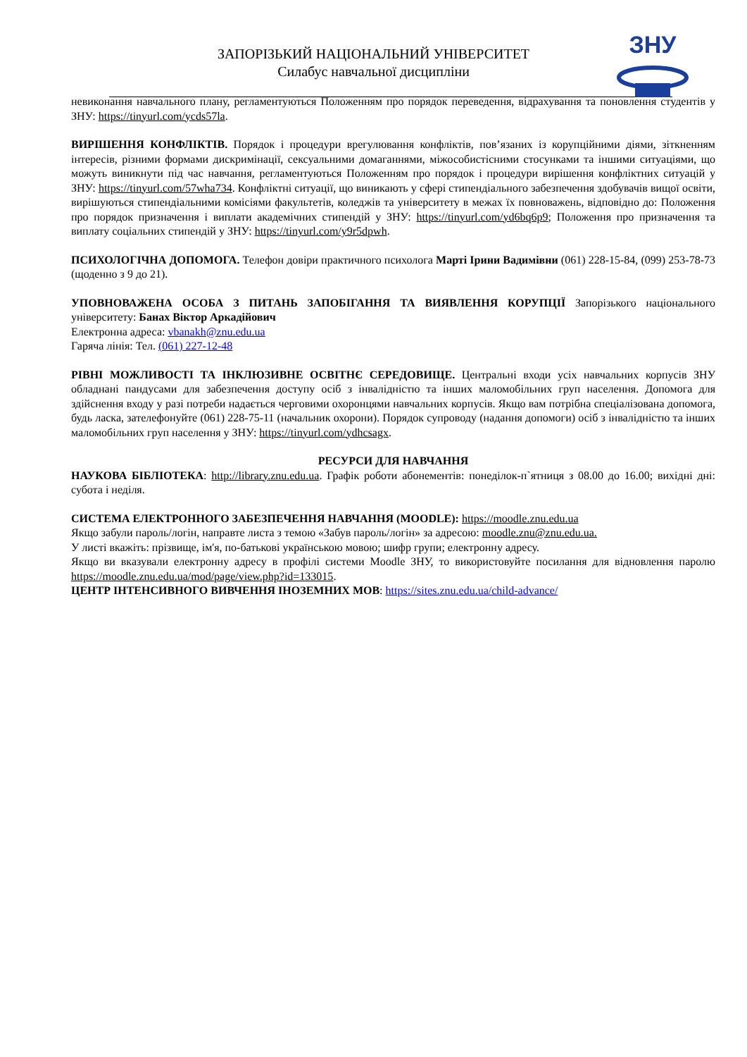ЗАПОРІЗЬКИЙ НАЦІОНАЛЬНИЙ УНІВЕРСИТЕТ
Силабус навчальної дисципліни
ЗНУ
невиконання навчального плану, регламентуються Положенням про порядок переведення, відрахування та поновлення студентів у ЗНУ: https://tinyurl.com/ycds57la.
ВИРІШЕННЯ КОНФЛІКТІВ. Порядок і процедури врегулювання конфліктів, пов’язаних із корупційними діями, зіткненням інтересів, різними формами дискримінації, сексуальними домаганнями, міжособистісними стосунками та іншими ситуаціями, що можуть виникнути під час навчання, регламентуються Положенням про порядок і процедури вирішення конфліктних ситуацій у ЗНУ: https://tinyurl.com/57wha734. Конфліктні ситуації, що виникають у сфері стипендіального забезпечення здобувачів вищої освіти, вирішуються стипендіальними комісіями факультетів, коледжів та університету в межах їх повноважень, відповідно до: Положення про порядок призначення і виплати академічних стипендій у ЗНУ: https://tinyurl.com/yd6bq6p9; Положення про призначення та виплату соціальних стипендій у ЗНУ: https://tinyurl.com/y9r5dpwh.
ПСИХОЛОГІЧНА ДОПОМОГА. Телефон довіри практичного психолога Марті Ірини Вадимівни (061) 228-15-84, (099) 253-78-73 (щоденно з 9 до 21).
УПОВНОВАЖЕНА ОСОБА З ПИТАНЬ ЗАПОБІГАННЯ ТА ВИЯВЛЕННЯ КОРУПЦІЇ Запорізького національного університету: Банах Віктор Аркадійович
Електронна адреса: vbanakh@znu.edu.ua
Гаряча лінія: Тел. (061) 227-12-48
РІВНІ МОЖЛИВОСТІ ТА ІНКЛЮЗИВНЕ ОСВІТНЄ СЕРЕДОВИЩЕ. Центральні входи усіх навчальних корпусів ЗНУ обладнані пандусами для забезпечення доступу осіб з інвалідністю та інших маломобільних груп населення. Допомога для здійснення входу у разі потреби надається черговими охоронцями навчальних корпусів. Якщо вам потрібна спеціалізована допомога, будь ласка, зателефонуйте (061) 228-75-11 (начальник охорони). Порядок супроводу (надання допомоги) осіб з інвалідністю та інших маломобільних груп населення у ЗНУ: https://tinyurl.com/ydhcsagx.
РЕСУРСИ ДЛЯ НАВЧАННЯ
НАУКОВА БІБЛІОТЕКА: http://library.znu.edu.ua. Графік роботи абонементів: понеділок-п`ятниця з 08.00 до 16.00; вихідні дні: субота і неділя.
СИСТЕМА ЕЛЕКТРОННОГО ЗАБЕЗПЕЧЕННЯ НАВЧАННЯ (MOODLE): https://moodle.znu.edu.ua
Якщо забули пароль/логін, направте листа з темою «Забув пароль/логін» за адресою: moodle.znu@znu.edu.ua.
У листі вкажіть: прізвище, ім'я, по-батькові українською мовою; шифр групи; електронну адресу.
Якщо ви вказували електронну адресу в профілі системи Moodle ЗНУ, то використовуйте посилання для відновлення паролю https://moodle.znu.edu.ua/mod/page/view.php?id=133015.
ЦЕНТР ІНТЕНСИВНОГО ВИВЧЕННЯ ІНОЗЕМНИХ МОВ: https://sites.znu.edu.ua/child-advance/